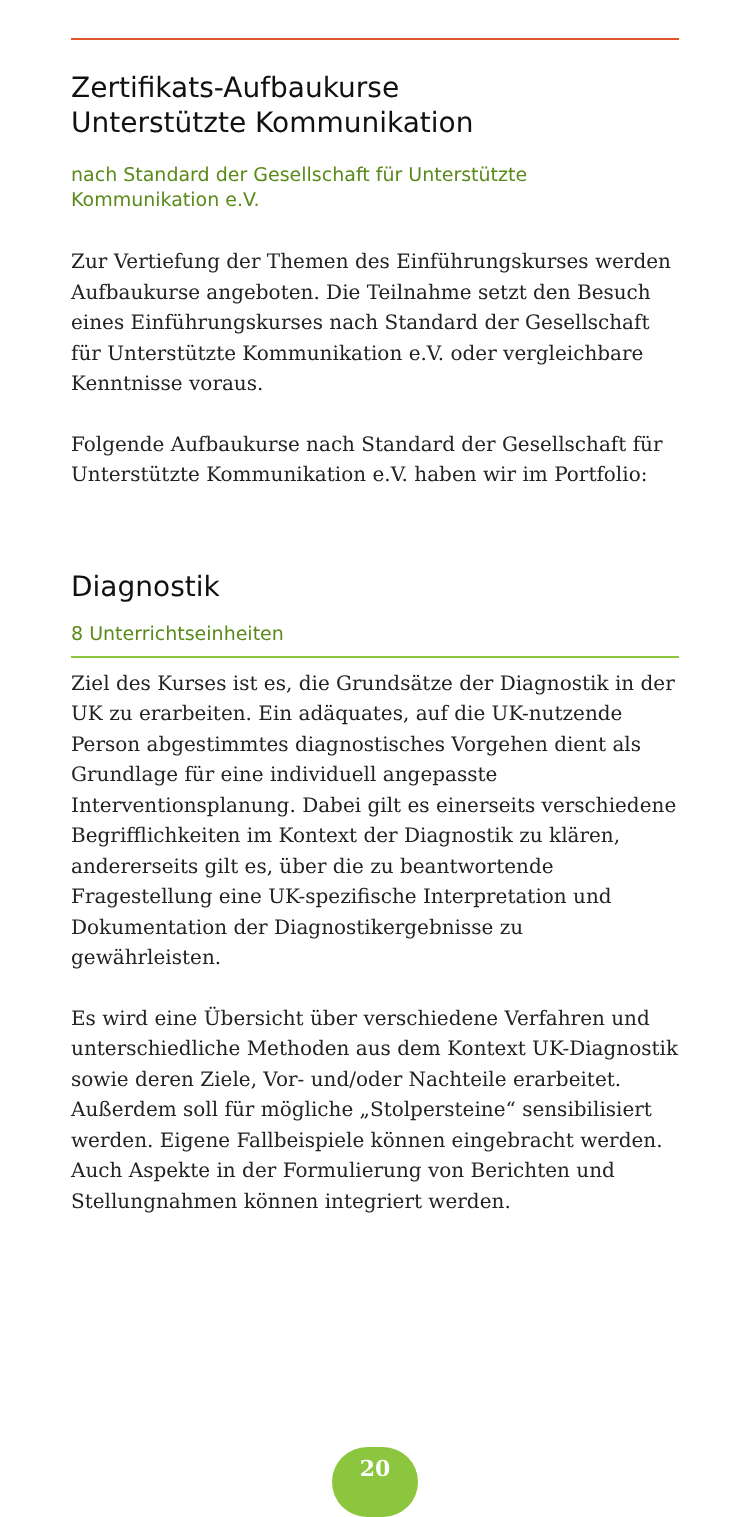Zertifikats-Aufbaukurse
Unterstützte Kommunikation
nach Standard der Gesellschaft für Unterstützte
Kommunikation e.V.
Zur Vertiefung der Themen des Einführungskurses werden Aufbaukurse angeboten. Die Teilnahme setzt den Besuch eines Einführungskurses nach Standard der Gesellschaft für Unterstützte Kommunikation e.V. oder vergleichbare Kennt­nisse voraus.
Folgende Aufbaukurse nach Standard der Gesellschaft für Unterstützte Kommunikation e.V. haben wir im Portfolio:
Diagnostik
8 Unterrichtseinheiten
Ziel des Kurses ist es, die Grundsätze der Diagnostik in der UK zu erarbeiten. Ein adäquates, auf die UK-nutzende Person abgestimmtes diagnostisches Vorgehen dient als Grundlage für eine individuell angepasste Interventionsplanung. Dabei gilt es einerseits verschiedene Begrifflichkeiten im Kontext der Diagnostik zu klären, andererseits gilt es, über die zu beantwortende Fragestellung eine UK-spezifische Inter­pretation und Dokumentation der Diagnostikergebnisse zu gewährleisten.
Es wird eine Übersicht über verschiedene Verfahren und unterschiedliche Methoden aus dem Kontext UK-Diagnostik sowie deren Ziele, Vor- und/oder Nachteile erarbeitet. Außer­dem soll für mögliche „Stolpersteine“ sensibilisiert werden. Eigene Fallbeispiele können eingebracht werden. Auch Aspekte in der Formulierung von Berichten und Stellung­nahmen können integriert werden.
20